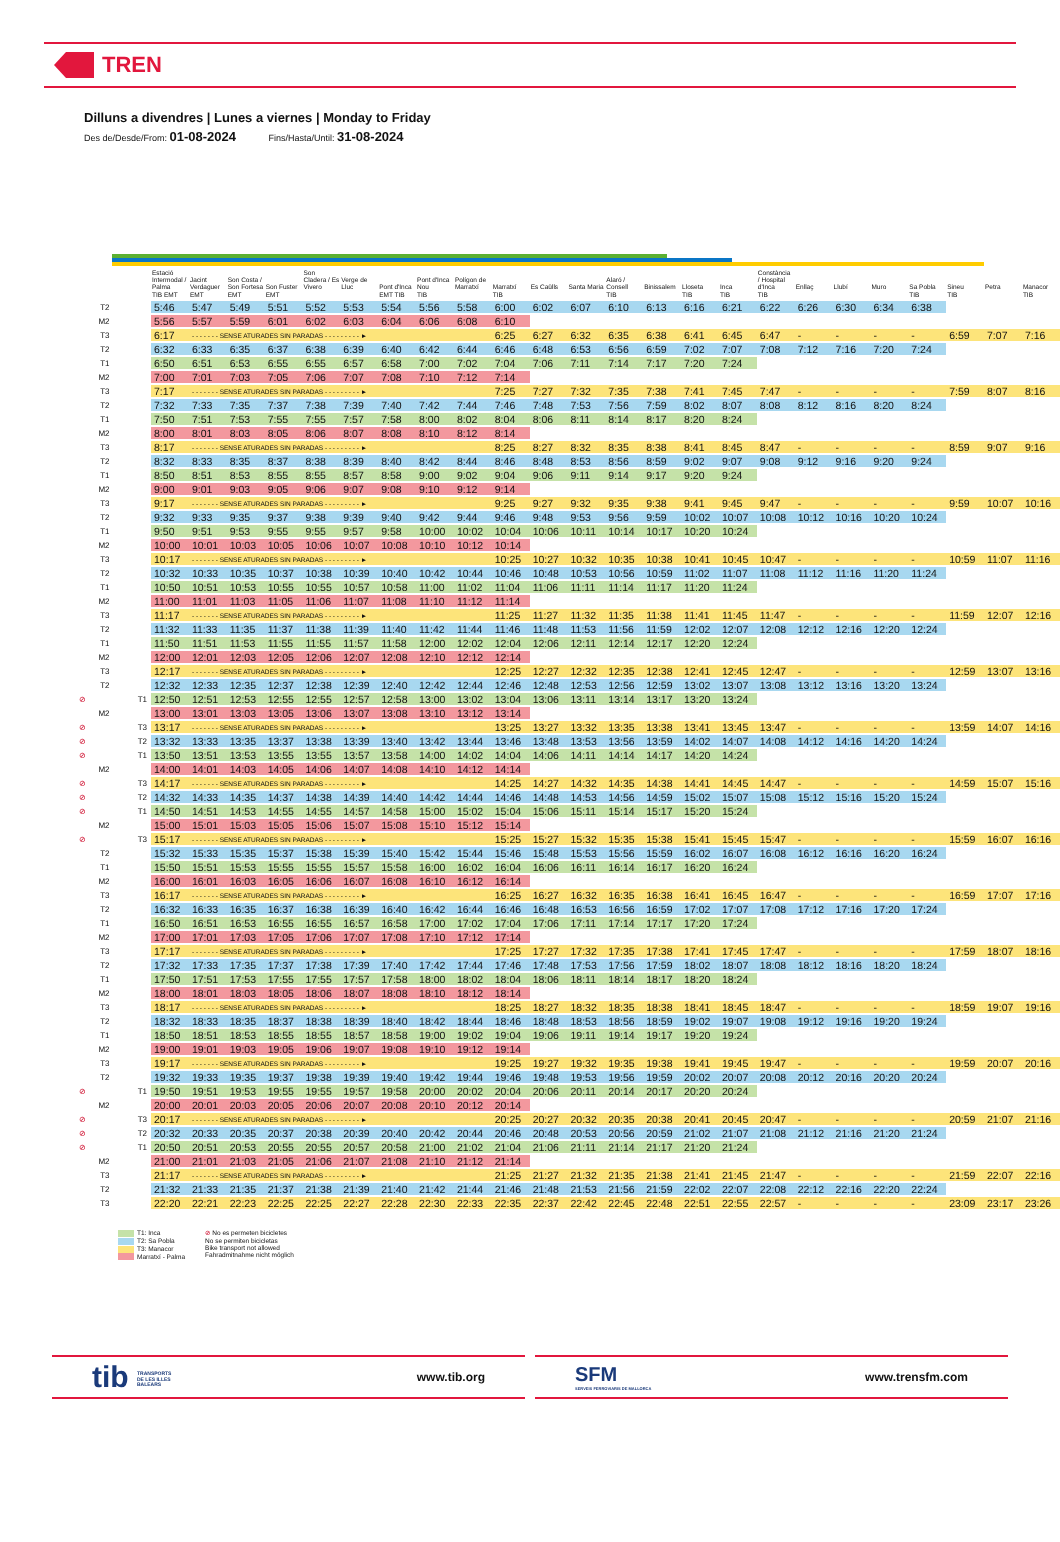TREN
Dilluns a divendres | Lunes a viernes | Monday to Friday
Des de/Desde/From: 01-08-2024 Fins/Hasta/Until: 31-08-2024
| | | Estació Intermodal / Palma | Jacint Verdaguer | Son Costa / Son Fortesa | Son Fuster | Son Cladera / Es Vivero | Verge de Lluc | Pont d'Inca | Pont d'Inca Nou | Polígon de Marratxí | Marratxí | Es Caülls | Santa Maria | Alaró / Consell | Binissalem | Lloseta | Inca | Constància / Hospital d'Inca | Enllaç | Llubí | Muro | Sa Pobla | Sineu | Petra | Manacor |
| --- | --- | --- | --- | --- | --- | --- | --- | --- | --- | --- | --- | --- | --- | --- | --- | --- | --- | --- | --- | --- | --- | --- | --- | --- | --- |
| | | TIB EMT | EMT | EMT | EMT | | | EMT TIB | TIB | | TIB | | | TIB | | TIB | TIB | TIB | | | | TIB | TIB | | TIB |
| T2 | | 5:46 | 5:47 | 5:49 | 5:51 | 5:52 | 5:53 | 5:54 | 5:56 | 5:58 | 6:00 | 6:02 | 6:07 | 6:10 | 6:13 | 6:16 | 6:21 | 6:22 | 6:26 | 6:30 | 6:34 | 6:38 | | | |
| M2 | | 5:56 | 5:57 | 5:59 | 6:01 | 6:02 | 6:03 | 6:04 | 6:06 | 6:08 | 6:10 | | | | | | | | | | | | | | |
| T3 | | 6:17 | - - - - - - - SENSE ATURADES SIN PARADAS - - - - - - - - - ► | | | | | | | | 6:25 | 6:27 | 6:32 | 6:35 | 6:38 | 6:41 | 6:45 | 6:47 | - | - | - | - | 6:59 | 7:07 | 7:16 |
| T2 | | 6:32 | 6:33 | 6:35 | 6:37 | 6:38 | 6:39 | 6:40 | 6:42 | 6:44 | 6:46 | 6:48 | 6:53 | 6:56 | 6:59 | 7:02 | 7:07 | 7:08 | 7:12 | 7:16 | 7:20 | 7:24 | | | |
| T1 | | 6:50 | 6:51 | 6:53 | 6:55 | 6:55 | 6:57 | 6:58 | 7:00 | 7:02 | 7:04 | 7:06 | 7:11 | 7:14 | 7:17 | 7:20 | 7:24 | | | | | | | | |
| M2 | | 7:00 | 7:01 | 7:03 | 7:05 | 7:06 | 7:07 | 7:08 | 7:10 | 7:12 | 7:14 | | | | | | | | | | | | | | |
| T3 | | 7:17 | - - - - - - - SENSE ATURADES SIN PARADAS - - - - - - - - - ► | | | | | | | | 7:25 | 7:27 | 7:32 | 7:35 | 7:38 | 7:41 | 7:45 | 7:47 | - | - | - | - | 7:59 | 8:07 | 8:16 |
| T2 | | 7:32 | 7:33 | 7:35 | 7:37 | 7:38 | 7:39 | 7:40 | 7:42 | 7:44 | 7:46 | 7:48 | 7:53 | 7:56 | 7:59 | 8:02 | 8:07 | 8:08 | 8:12 | 8:16 | 8:20 | 8:24 | | | |
| T1 | | 7:50 | 7:51 | 7:53 | 7:55 | 7:55 | 7:57 | 7:58 | 8:00 | 8:02 | 8:04 | 8:06 | 8:11 | 8:14 | 8:17 | 8:20 | 8:24 | | | | | | | | |
| M2 | | 8:00 | 8:01 | 8:03 | 8:05 | 8:06 | 8:07 | 8:08 | 8:10 | 8:12 | 8:14 | | | | | | | | | | | | | | |
| T3 | | 8:17 | - - - - - - - SENSE ATURADES SIN PARADAS - - - - - - - - - ► | | | | | | | | 8:25 | 8:27 | 8:32 | 8:35 | 8:38 | 8:41 | 8:45 | 8:47 | - | - | - | - | 8:59 | 9:07 | 9:16 |
| T2 | | 8:32 | 8:33 | 8:35 | 8:37 | 8:38 | 8:39 | 8:40 | 8:42 | 8:44 | 8:46 | 8:48 | 8:53 | 8:56 | 8:59 | 9:02 | 9:07 | 9:08 | 9:12 | 9:16 | 9:20 | 9:24 | | | |
| T1 | | 8:50 | 8:51 | 8:53 | 8:55 | 8:55 | 8:57 | 8:58 | 9:00 | 9:02 | 9:04 | 9:06 | 9:11 | 9:14 | 9:17 | 9:20 | 9:24 | | | | | | | | |
| M2 | | 9:00 | 9:01 | 9:03 | 9:05 | 9:06 | 9:07 | 9:08 | 9:10 | 9:12 | 9:14 | | | | | | | | | | | | | | |
| T3 | | 9:17 | - - - - - - - SENSE ATURADES SIN PARADAS - - - - - - - - - ► | | | | | | | | 9:25 | 9:27 | 9:32 | 9:35 | 9:38 | 9:41 | 9:45 | 9:47 | - | - | - | - | 9:59 | 10:07 | 10:16 |
| T2 | | 9:32 | 9:33 | 9:35 | 9:37 | 9:38 | 9:39 | 9:40 | 9:42 | 9:44 | 9:46 | 9:48 | 9:53 | 9:56 | 9:59 | 10:02 | 10:07 | 10:08 | 10:12 | 10:16 | 10:20 | 10:24 | | | |
| T1 | | 9:50 | 9:51 | 9:53 | 9:55 | 9:55 | 9:57 | 9:58 | 10:00 | 10:02 | 10:04 | 10:06 | 10:11 | 10:14 | 10:17 | 10:20 | 10:24 | | | | | | | | |
| M2 | | 10:00 | 10:01 | 10:03 | 10:05 | 10:06 | 10:07 | 10:08 | 10:10 | 10:12 | 10:14 | | | | | | | | | | | | | | |
| T3 | | 10:17 | - - - - - - - SENSE ATURADES SIN PARADAS - - - - - - - - - ► | | | | | | | | 10:25 | 10:27 | 10:32 | 10:35 | 10:38 | 10:41 | 10:45 | 10:47 | - | - | - | - | 10:59 | 11:07 | 11:16 |
| T2 | | 10:32 | 10:33 | 10:35 | 10:37 | 10:38 | 10:39 | 10:40 | 10:42 | 10:44 | 10:46 | 10:48 | 10:53 | 10:56 | 10:59 | 11:02 | 11:07 | 11:08 | 11:12 | 11:16 | 11:20 | 11:24 | | | |
| T1 | | 10:50 | 10:51 | 10:53 | 10:55 | 10:55 | 10:57 | 10:58 | 11:00 | 11:02 | 11:04 | 11:06 | 11:11 | 11:14 | 11:17 | 11:20 | 11:24 | | | | | | | | |
| M2 | | 11:00 | 11:01 | 11:03 | 11:05 | 11:06 | 11:07 | 11:08 | 11:10 | 11:12 | 11:14 | | | | | | | | | | | | | | |
| T3 | | 11:17 | - - - - - - - SENSE ATURADES SIN PARADAS - - - - - - - - - ► | | | | | | | | 11:25 | 11:27 | 11:32 | 11:35 | 11:38 | 11:41 | 11:45 | 11:47 | - | - | - | - | 11:59 | 12:07 | 12:16 |
| T2 | | 11:32 | 11:33 | 11:35 | 11:37 | 11:38 | 11:39 | 11:40 | 11:42 | 11:44 | 11:46 | 11:48 | 11:53 | 11:56 | 11:59 | 12:02 | 12:07 | 12:08 | 12:12 | 12:16 | 12:20 | 12:24 | | | |
| T1 | | 11:50 | 11:51 | 11:53 | 11:55 | 11:55 | 11:57 | 11:58 | 12:00 | 12:02 | 12:04 | 12:06 | 12:11 | 12:14 | 12:17 | 12:20 | 12:24 | | | | | | | | |
| M2 | | 12:00 | 12:01 | 12:03 | 12:05 | 12:06 | 12:07 | 12:08 | 12:10 | 12:12 | 12:14 | | | | | | | | | | | | | | |
| T3 | | 12:17 | - - - - - - - SENSE ATURADES SIN PARADAS - - - - - - - - - ► | | | | | | | | 12:25 | 12:27 | 12:32 | 12:35 | 12:38 | 12:41 | 12:45 | 12:47 | - | - | - | - | 12:59 | 13:07 | 13:16 |
| T2 | | 12:32 | 12:33 | 12:35 | 12:37 | 12:38 | 12:39 | 12:40 | 12:42 | 12:44 | 12:46 | 12:48 | 12:53 | 12:56 | 12:59 | 13:02 | 13:07 | 13:08 | 13:12 | 13:16 | 13:20 | 13:24 | | | |
| ⊘ | T1 | 12:50 | 12:51 | 12:53 | 12:55 | 12:55 | 12:57 | 12:58 | 13:00 | 13:02 | 13:04 | 13:06 | 13:11 | 13:14 | 13:17 | 13:20 | 13:24 | | | | | | | | |
| M2 | | 13:00 | 13:01 | 13:03 | 13:05 | 13:06 | 13:07 | 13:08 | 13:10 | 13:12 | 13:14 | | | | | | | | | | | | | | |
| ⊘ | T3 | 13:17 | - - - - - - - SENSE ATURADES SIN PARADAS - - - - - - - - - ► | | | | | | | | 13:25 | 13:27 | 13:32 | 13:35 | 13:38 | 13:41 | 13:45 | 13:47 | - | - | - | - | 13:59 | 14:07 | 14:16 |
| ⊘ | T2 | 13:32 | 13:33 | 13:35 | 13:37 | 13:38 | 13:39 | 13:40 | 13:42 | 13:44 | 13:46 | 13:48 | 13:53 | 13:56 | 13:59 | 14:02 | 14:07 | 14:08 | 14:12 | 14:16 | 14:20 | 14:24 | | | |
| ⊘ | T1 | 13:50 | 13:51 | 13:53 | 13:55 | 13:55 | 13:57 | 13:58 | 14:00 | 14:02 | 14:04 | 14:06 | 14:11 | 14:14 | 14:17 | 14:20 | 14:24 | | | | | | | | |
| M2 | | 14:00 | 14:01 | 14:03 | 14:05 | 14:06 | 14:07 | 14:08 | 14:10 | 14:12 | 14:14 | | | | | | | | | | | | | | |
| ⊘ | T3 | 14:17 | - - - - - - - SENSE ATURADES SIN PARADAS - - - - - - - - - ► | | | | | | | | 14:25 | 14:27 | 14:32 | 14:35 | 14:38 | 14:41 | 14:45 | 14:47 | - | - | - | - | 14:59 | 15:07 | 15:16 |
| ⊘ | T2 | 14:32 | 14:33 | 14:35 | 14:37 | 14:38 | 14:39 | 14:40 | 14:42 | 14:44 | 14:46 | 14:48 | 14:53 | 14:56 | 14:59 | 15:02 | 15:07 | 15:08 | 15:12 | 15:16 | 15:20 | 15:24 | | | |
| ⊘ | T1 | 14:50 | 14:51 | 14:53 | 14:55 | 14:55 | 14:57 | 14:58 | 15:00 | 15:02 | 15:04 | 15:06 | 15:11 | 15:14 | 15:17 | 15:20 | 15:24 | | | | | | | | |
| M2 | | 15:00 | 15:01 | 15:03 | 15:05 | 15:06 | 15:07 | 15:08 | 15:10 | 15:12 | 15:14 | | | | | | | | | | | | | | |
| ⊘ | T3 | 15:17 | - - - - - - - SENSE ATURADES SIN PARADAS - - - - - - - - - ► | | | | | | | | 15:25 | 15:27 | 15:32 | 15:35 | 15:38 | 15:41 | 15:45 | 15:47 | - | - | - | - | 15:59 | 16:07 | 16:16 |
| T2 | | 15:32 | 15:33 | 15:35 | 15:37 | 15:38 | 15:39 | 15:40 | 15:42 | 15:44 | 15:46 | 15:48 | 15:53 | 15:56 | 15:59 | 16:02 | 16:07 | 16:08 | 16:12 | 16:16 | 16:20 | 16:24 | | | |
| T1 | | 15:50 | 15:51 | 15:53 | 15:55 | 15:55 | 15:57 | 15:58 | 16:00 | 16:02 | 16:04 | 16:06 | 16:11 | 16:14 | 16:17 | 16:20 | 16:24 | | | | | | | | |
| M2 | | 16:00 | 16:01 | 16:03 | 16:05 | 16:06 | 16:07 | 16:08 | 16:10 | 16:12 | 16:14 | | | | | | | | | | | | | | |
| T3 | | 16:17 | - - - - - - - SENSE ATURADES SIN PARADAS - - - - - - - - - ► | | | | | | | | 16:25 | 16:27 | 16:32 | 16:35 | 16:38 | 16:41 | 16:45 | 16:47 | - | - | - | - | 16:59 | 17:07 | 17:16 |
| T2 | | 16:32 | 16:33 | 16:35 | 16:37 | 16:38 | 16:39 | 16:40 | 16:42 | 16:44 | 16:46 | 16:48 | 16:53 | 16:56 | 16:59 | 17:02 | 17:07 | 17:08 | 17:12 | 17:16 | 17:20 | 17:24 | | | |
| T1 | | 16:50 | 16:51 | 16:53 | 16:55 | 16:55 | 16:57 | 16:58 | 17:00 | 17:02 | 17:04 | 17:06 | 17:11 | 17:14 | 17:17 | 17:20 | 17:24 | | | | | | | | |
| M2 | | 17:00 | 17:01 | 17:03 | 17:05 | 17:06 | 17:07 | 17:08 | 17:10 | 17:12 | 17:14 | | | | | | | | | | | | | | |
| T3 | | 17:17 | - - - - - - - SENSE ATURADES SIN PARADAS - - - - - - - - - ► | | | | | | | | 17:25 | 17:27 | 17:32 | 17:35 | 17:38 | 17:41 | 17:45 | 17:47 | - | - | - | - | 17:59 | 18:07 | 18:16 |
| T2 | | 17:32 | 17:33 | 17:35 | 17:37 | 17:38 | 17:39 | 17:40 | 17:42 | 17:44 | 17:46 | 17:48 | 17:53 | 17:56 | 17:59 | 18:02 | 18:07 | 18:08 | 18:12 | 18:16 | 18:20 | 18:24 | | | |
| T1 | | 17:50 | 17:51 | 17:53 | 17:55 | 17:55 | 17:57 | 17:58 | 18:00 | 18:02 | 18:04 | 18:06 | 18:11 | 18:14 | 18:17 | 18:20 | 18:24 | | | | | | | | |
| M2 | | 18:00 | 18:01 | 18:03 | 18:05 | 18:06 | 18:07 | 18:08 | 18:10 | 18:12 | 18:14 | | | | | | | | | | | | | | |
| T3 | | 18:17 | - - - - - - - SENSE ATURADES SIN PARADAS - - - - - - - - - ► | | | | | | | | 18:25 | 18:27 | 18:32 | 18:35 | 18:38 | 18:41 | 18:45 | 18:47 | - | - | - | - | 18:59 | 19:07 | 19:16 |
| T2 | | 18:32 | 18:33 | 18:35 | 18:37 | 18:38 | 18:39 | 18:40 | 18:42 | 18:44 | 18:46 | 18:48 | 18:53 | 18:56 | 18:59 | 19:02 | 19:07 | 19:08 | 19:12 | 19:16 | 19:20 | 19:24 | | | |
| T1 | | 18:50 | 18:51 | 18:53 | 18:55 | 18:55 | 18:57 | 18:58 | 19:00 | 19:02 | 19:04 | 19:06 | 19:11 | 19:14 | 19:17 | 19:20 | 19:24 | | | | | | | | |
| M2 | | 19:00 | 19:01 | 19:03 | 19:05 | 19:06 | 19:07 | 19:08 | 19:10 | 19:12 | 19:14 | | | | | | | | | | | | | | |
| T3 | | 19:17 | - - - - - - - SENSE ATURADES SIN PARADAS - - - - - - - - - ► | | | | | | | | 19:25 | 19:27 | 19:32 | 19:35 | 19:38 | 19:41 | 19:45 | 19:47 | - | - | - | - | 19:59 | 20:07 | 20:16 |
| T2 | | 19:32 | 19:33 | 19:35 | 19:37 | 19:38 | 19:39 | 19:40 | 19:42 | 19:44 | 19:46 | 19:48 | 19:53 | 19:56 | 19:59 | 20:02 | 20:07 | 20:08 | 20:12 | 20:16 | 20:20 | 20:24 | | | |
| ⊘ | T1 | 19:50 | 19:51 | 19:53 | 19:55 | 19:55 | 19:57 | 19:58 | 20:00 | 20:02 | 20:04 | 20:06 | 20:11 | 20:14 | 20:17 | 20:20 | 20:24 | | | | | | | | |
| M2 | | 20:00 | 20:01 | 20:03 | 20:05 | 20:06 | 20:07 | 20:08 | 20:10 | 20:12 | 20:14 | | | | | | | | | | | | | | |
| ⊘ | T3 | 20:17 | - - - - - - - SENSE ATURADES SIN PARADAS - - - - - - - - - ► | | | | | | | | 20:25 | 20:27 | 20:32 | 20:35 | 20:38 | 20:41 | 20:45 | 20:47 | - | - | - | - | 20:59 | 21:07 | 21:16 |
| ⊘ | T2 | 20:32 | 20:33 | 20:35 | 20:37 | 20:38 | 20:39 | 20:40 | 20:42 | 20:44 | 20:46 | 20:48 | 20:53 | 20:56 | 20:59 | 21:02 | 21:07 | 21:08 | 21:12 | 21:16 | 21:20 | 21:24 | | | |
| ⊘ | T1 | 20:50 | 20:51 | 20:53 | 20:55 | 20:55 | 20:57 | 20:58 | 21:00 | 21:02 | 21:04 | 21:06 | 21:11 | 21:14 | 21:17 | 21:20 | 21:24 | | | | | | | | |
| M2 | | 21:00 | 21:01 | 21:03 | 21:05 | 21:06 | 21:07 | 21:08 | 21:10 | 21:12 | 21:14 | | | | | | | | | | | | | | |
| T3 | | 21:17 | - - - - - - - SENSE ATURADES SIN PARADAS - - - - - - - - - ► | | | | | | | | 21:25 | 21:27 | 21:32 | 21:35 | 21:38 | 21:41 | 21:45 | 21:47 | - | - | - | - | 21:59 | 22:07 | 22:16 |
| T2 | | 21:32 | 21:33 | 21:35 | 21:37 | 21:38 | 21:39 | 21:40 | 21:42 | 21:44 | 21:46 | 21:48 | 21:53 | 21:56 | 21:59 | 22:02 | 22:07 | 22:08 | 22:12 | 22:16 | 22:20 | 22:24 | | | |
| T3 | | 22:20 | 22:21 | 22:23 | 22:25 | 22:25 | 22:27 | 22:28 | 22:30 | 22:33 | 22:35 | 22:37 | 22:42 | 22:45 | 22:48 | 22:51 | 22:55 | 22:57 | - | - | - | - | 23:09 | 23:17 | 23:26 |
T1: Inca
T2: Sa Pobla
T3: Manacor
Marratxí - Palma
⊘ No es permeten bicicletes
No se permiten bicicletas
Bike transport not allowed
Fahradmitnahme nicht möglich
tib TRANSPORTS DE LES ILLES BALEARS www.tib.org
SFM
SERVEIS FERROVIARIS DE MALLORCA www.trensfm.com